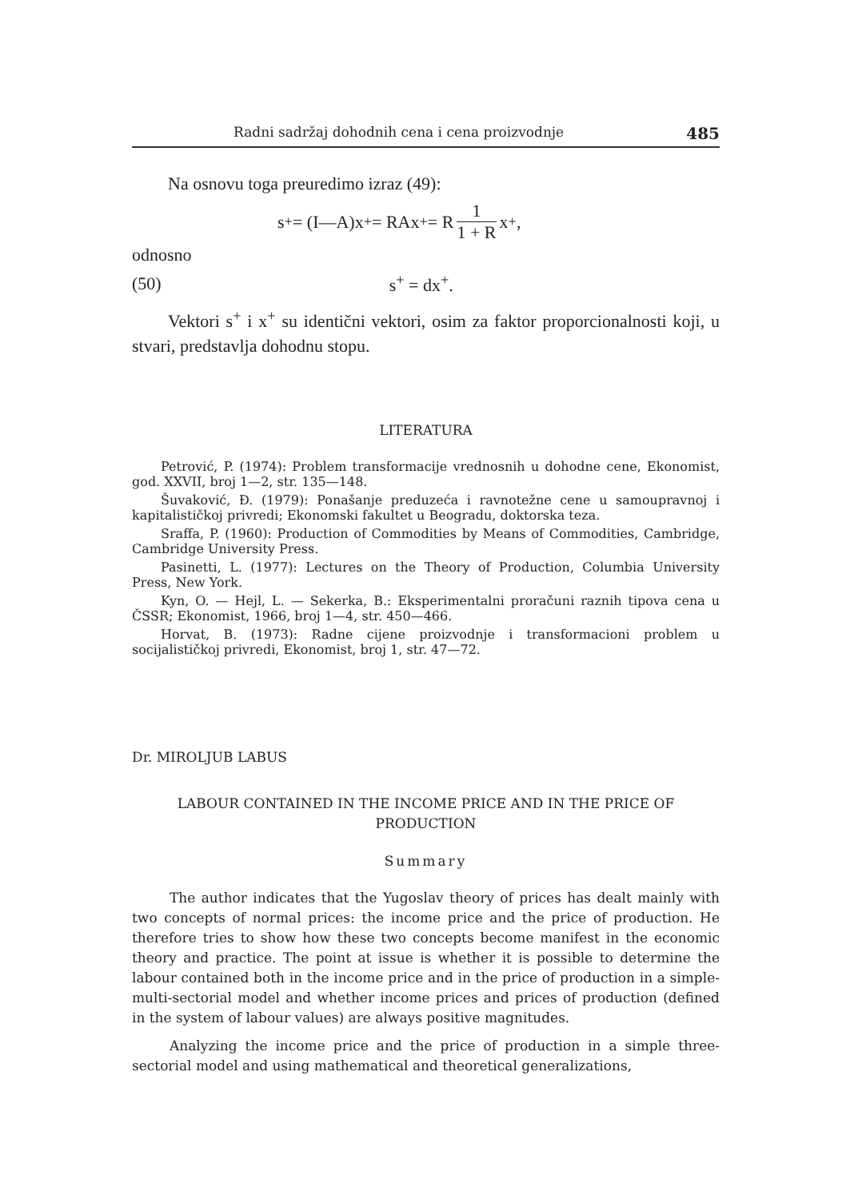Radni sadržaj dohodnih cena i cena proizvodnje 485
Na osnovu toga preuredimo izraz (49):
s<sup>+</sup> = (I—A)x<sup>+</sup> = RAx<sup>+</sup> = R 1 1 + R x<sup>+</sup>,
odnosno
(50) s<sup>+</sup> = dx<sup>+</sup>.
Vektori s<sup>+</sup> i x<sup>+</sup> su identični vektori, osim za faktor proporcionalnosti koji, u stvari, predstavlja dohodnu stopu.
LITERATURA
Petrović, P. (1974): Problem transformacije vrednosnih u dohodne cene, Ekonomist, god. XXVII, broj 1—2, str. 135—148.
Šuvaković, Đ. (1979): Ponašanje preduzeća i ravnotežne cene u samoupravnoj i kapitalističkoj privredi; Ekonomski fakultet u Beogradu, doktorska teza.
Sraffa, P. (1960): Production of Commodities by Means of Commodities, Cambridge, Cambridge University Press.
Pasinetti, L. (1977): Lectures on the Theory of Production, Columbia University Press, New York.
Kyn, O. — Hejl, L. — Sekerka, B.: Eksperimentalni proračuni raznih tipova cena u ČSSR; Ekonomist, 1966, broj 1—4, str. 450—466.
Horvat, B. (1973): Radne cijene proizvodnje i transformacioni problem u socijalističkoj privredi, Ekonomist, broj 1, str. 47—72.
Dr. MIROLJUB LABUS
LABOUR CONTAINED IN THE INCOME PRICE AND IN THE PRICE OF PRODUCTION
Summary
The author indicates that the Yugoslav theory of prices has dealt mainly with two concepts of normal prices: the income price and the price of production. He therefore tries to show how these two concepts become manifest in the economic theory and practice. The point at issue is whether it is possible to determine the labour contained both in the income price and in the price of production in a simple-multi-sectorial model and whether income prices and prices of production (defined in the system of labour values) are always positive magnitudes.
Analyzing the income price and the price of production in a simple three-sectorial model and using mathematical and theoretical generalizations,